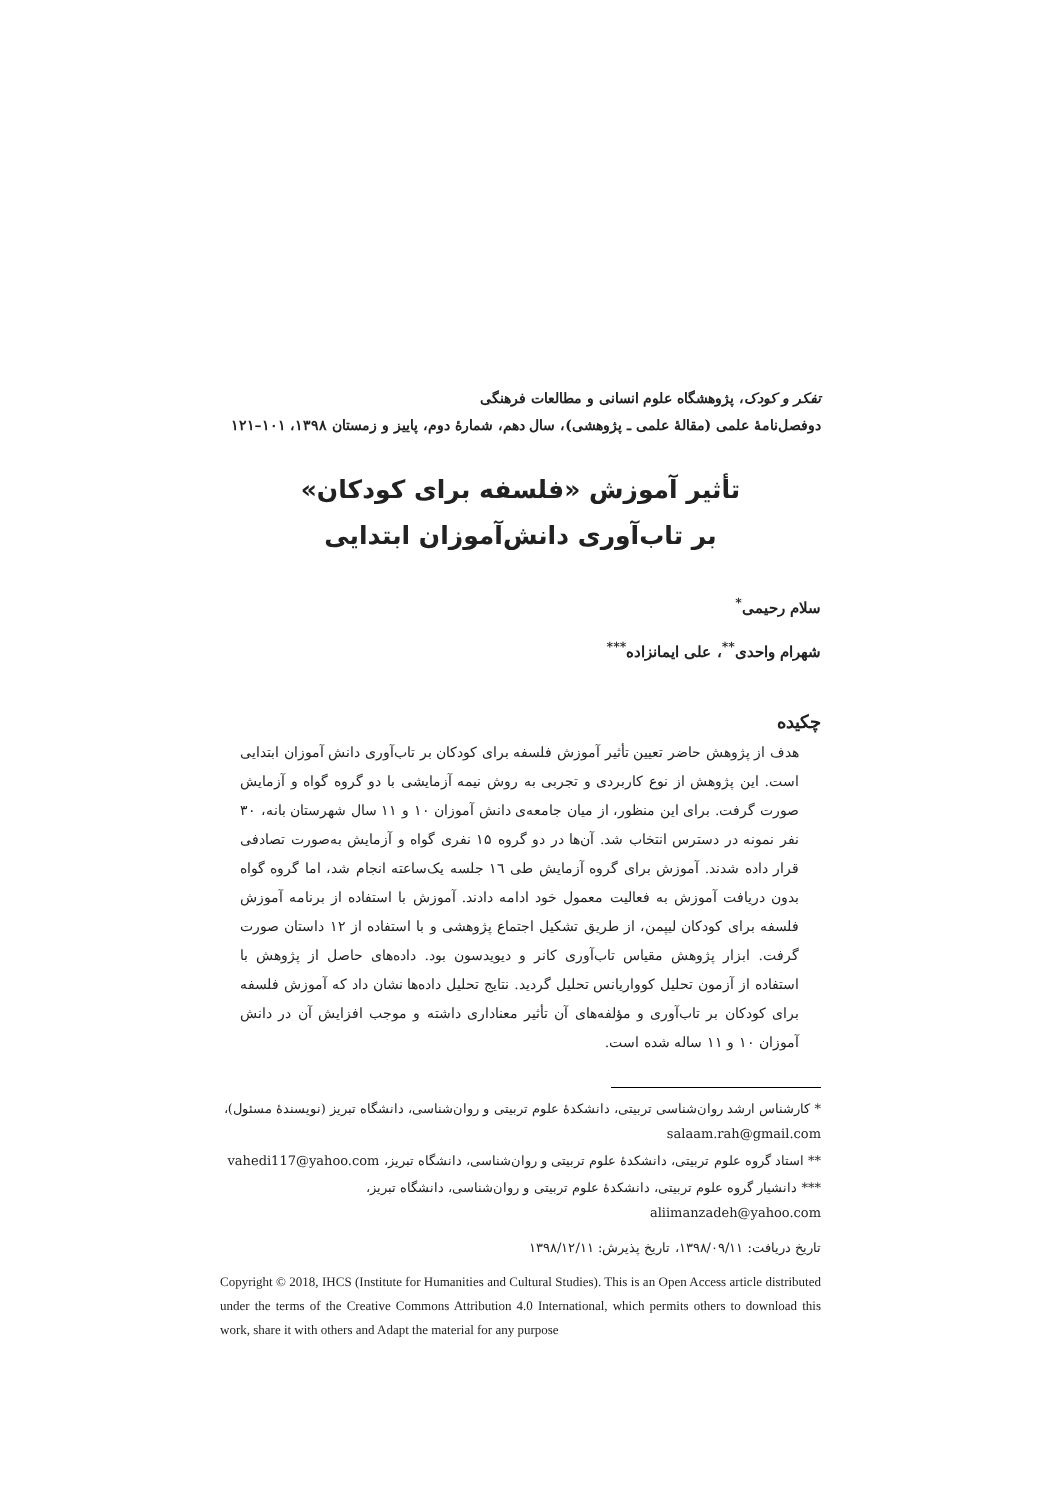تفکر و کودک، پژوهشگاه علوم انسانی و مطالعات فرهنگی
دوفصل‌نامهٔ علمی (مقالهٔ علمی ـ پژوهشی)، سال دهم، شمارهٔ دوم، پاییز و زمستان ۱۳۹۸، ۱۰۱–۱۲۱
تأثیر آموزش «فلسفه برای کودکان»
بر تاب‌آوری دانش‌آموزان ابتدایی
سلام رحیمی<sup>*</sup>
شهرام واحدی<sup>**</sup>، علی ایمانزاده<sup>***</sup>
چکیده
هدف از پژوهش حاضر تعیین تأثیر آموزش فلسفه برای کودکان بر تاب‌آوری دانش آموزان ابتدایی است. این پژوهش از نوع کاربردی و تجربی به روش نیمه آزمایشی با دو گروه گواه و آزمایش صورت گرفت. برای این منظور، از میان جامعه‌ی دانش آموزان ۱۰ و ۱۱ سال شهرستان بانه، ۳۰ نفر نمونه در دسترس انتخاب شد. آن‌ها در دو گروه ۱۵ نفری گواه و آزمایش به‌صورت تصادفی قرار داده شدند. آموزش برای گروه آزمایش طی ۱٦ جلسه یک‌ساعته انجام شد، اما گروه گواه بدون دریافت آموزش به فعالیت معمول خود ادامه دادند. آموزش با استفاده از برنامه آموزش فلسفه برای کودکان لیپمن، از طریق تشکیل اجتماع پژوهشی و با استفاده از ۱۲ داستان صورت گرفت. ابزار پژوهش مقیاس تاب‌آوری کانر و دیویدسون بود. داده‌های حاصل از پژوهش با استفاده از آزمون تحلیل کوواریانس تحلیل گردید. نتایج تحلیل داده‌ها نشان داد که آموزش فلسفه برای کودکان بر تاب‌آوری و مؤلفه‌های آن تأثیر معناداری داشته و موجب افزایش آن در دانش آموزان ۱۰ و ۱۱ ساله شده است.
* کارشناس ارشد روان‌شناسی تربیتی، دانشکدهٔ علوم تربیتی و روان‌شناسی، دانشگاه تبریز (نویسندهٔ مسئول)، salaam.rah@gmail.com
** استاد گروه علوم تربیتی، دانشکدهٔ علوم تربیتی و روان‌شناسی، دانشگاه تبریز، vahedi117@yahoo.com
*** دانشیار گروه علوم تربیتی، دانشکدهٔ علوم تربیتی و روان‌شناسی، دانشگاه تبریز، aliimanzadeh@yahoo.com
تاریخ دریافت: ۱۳۹۸/۰۹/۱۱، تاریخ پذیرش: ۱۳۹۸/۱۲/۱۱
Copyright © 2018, IHCS (Institute for Humanities and Cultural Studies). This is an Open Access article distributed under the terms of the Creative Commons Attribution 4.0 International, which permits others to download this work, share it with others and Adapt the material for any purpose